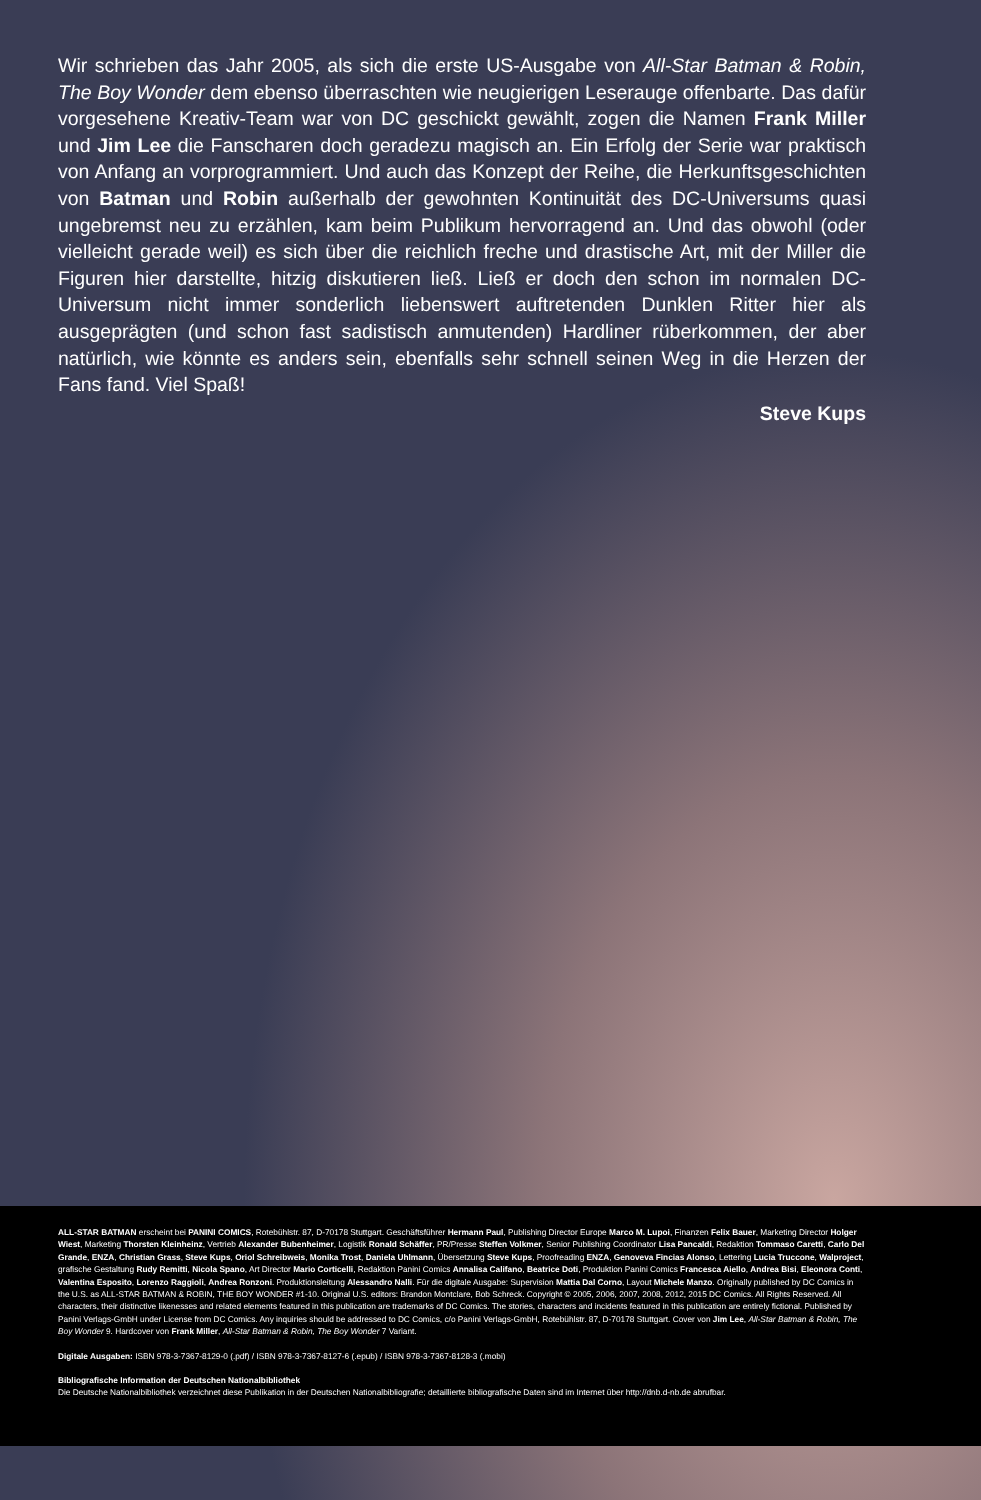Wir schrieben das Jahr 2005, als sich die erste US-Ausgabe von All-Star Batman & Robin, The Boy Wonder dem ebenso überraschten wie neugierigen Leserauge offen­barte. Das dafür vorgesehene Kreativ-Team war von DC geschickt gewählt, zogen die Namen Frank Miller und Jim Lee die Fanscharen doch geradezu magisch an. Ein Erfolg der Serie war praktisch von Anfang an vorprogrammiert. Und auch das Konzept der Reihe, die Herkunftsgeschichten von Batman und Robin außerhalb der gewohnten Kontinuität des DC-Universums quasi ungebremst neu zu erzählen, kam beim Publikum hervorragend an. Und das obwohl (oder vielleicht gerade weil) es sich über die reichlich freche und drastische Art, mit der Miller die Figuren hier darstellte, hitzig diskutieren ließ. Ließ er doch den schon im normalen DC-Universum nicht immer sonderlich liebenswert auftretenden Dunklen Ritter hier als ausgeprägten (und schon fast sadistisch anmutenden) Hardliner rüberkommen, der aber natürlich, wie könnte es anders sein, ebenfalls sehr schnell seinen Weg in die Herzen der Fans fand. Viel Spaß!
Steve Kups
ALL-STAR BATMAN erscheint bei PANINI COMICS, Rotebühlstr. 87, D-70178 Stuttgart. Geschäftsführer Hermann Paul, Publishing Director Europe Marco M. Lupoi, Finanzen Felix Bauer, Marketing Director Holger Wiest, Marketing Thorsten Kleinheinz, Vertrieb Alexander Bubenheimer, Logistik Ronald Schäffer, PR/Presse Steffen Volkmer, Senior Publishing Coordinator Lisa Pancaldi, Redaktion Tommaso Caretti, Carlo Del Grande, ENZA, Christian Grass, Steve Kups, Oriol Schreibweis, Monika Trost, Daniela Uhlmann, Übersetzung Steve Kups, Proofreading ENZA, Genoveva Fincias Alonso, Lettering Lucia Truccone, Walproject, grafische Gestaltung Rudy Remitti, Nicola Spano, Art Director Mario Corticelli, Redaktion Panini Comics Annalisa Califano, Beatrice Doti, Produktion Panini Comics Francesca Aiello, Andrea Bisi, Eleonora Conti, Valentina Esposito, Lorenzo Raggioli, Andrea Ronzoni. Produktionsleitung Alessandro Nalli. Für die digitale Ausgabe: Supervision Mattia Dal Corno, Layout Michele Manzo. Originally published by DC Comics in the U.S. as ALL-STAR BATMAN & ROBIN, THE BOY WONDER #1-10. Original U.S. editors: Brandon Montclare, Bob Schreck. Copyright © 2005, 2006, 2007, 2008, 2012, 2015 DC Comics. All Rights Reserved. All characters, their distinctive likenesses and related elements featured in this publication are trademarks of DC Comics. The stories, characters and incidents featured in this publication are entirely fictional. Published by Panini Verlags-GmbH under License from DC Comics. Any inquiries should be addressed to DC Comics, c/o Panini Verlags-GmbH, Rotebühlstr. 87, D-70178 Stuttgart. Cover von Jim Lee, All-Star Batman & Robin, The Boy Wonder 9. Hardcover von Frank Miller, All-Star Batman & Robin, The Boy Wonder 7 Variant.
Digitale Ausgaben: ISBN 978-3-7367-8129-0 (.pdf) / ISBN 978-3-7367-8127-6 (.epub) / ISBN 978-3-7367-8128-3 (.mobi)
Bibliografische Information der Deutschen Nationalbibliothek
Die Deutsche Nationalbibliothek verzeichnet diese Publikation in der Deutschen Nationalbibliografie; detaillierte bibliografische Daten sind im Internet über http://dnb.d-nb.de abrufbar.